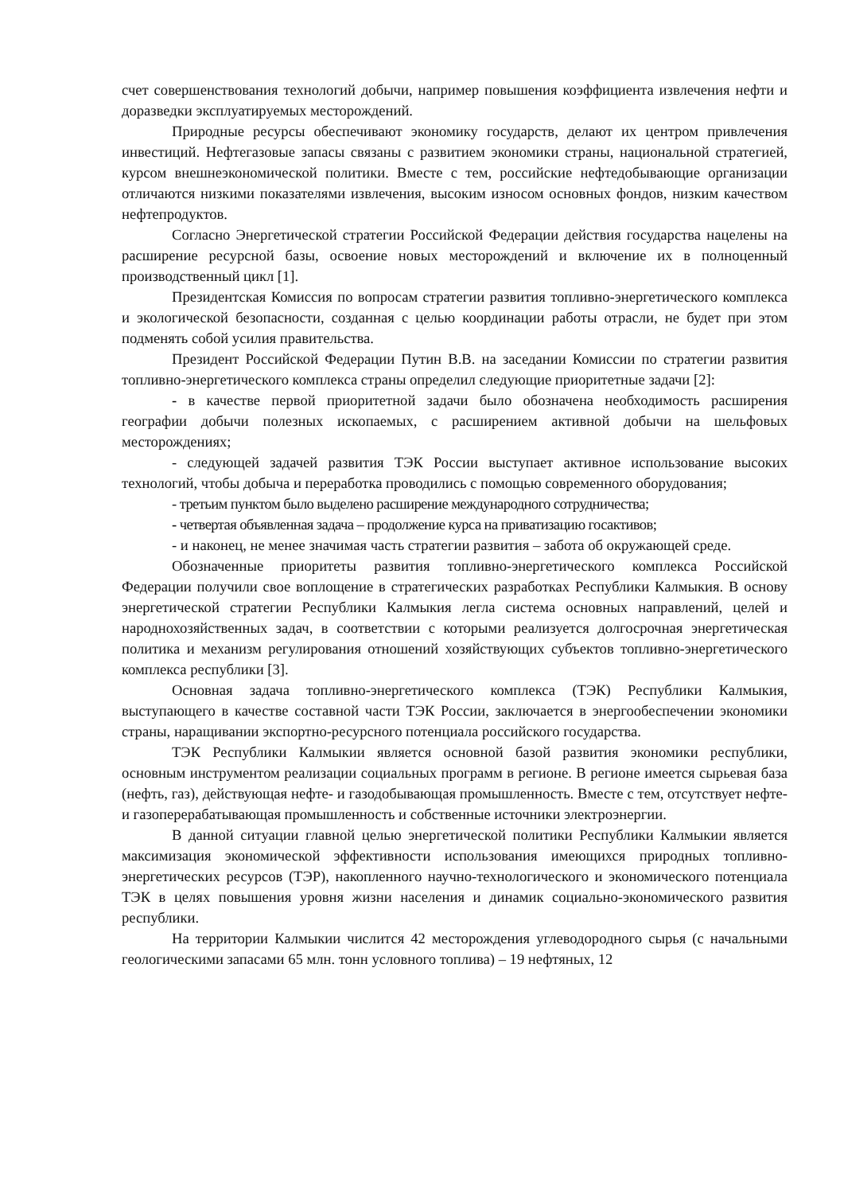счет совершенствования технологий добычи, например повышения коэффициента извлечения нефти и доразведки эксплуатируемых месторождений.
Природные ресурсы обеспечивают экономику государств, делают их центром привлечения инвестиций. Нефтегазовые запасы связаны с развитием экономики страны, национальной стратегией, курсом внешнеэкономической политики. Вместе с тем, российские нефтедобывающие организации отличаются низкими показателями извлечения, высоким износом основных фондов, низким качеством нефтепродуктов.
Согласно Энергетической стратегии Российской Федерации действия государства нацелены на расширение ресурсной базы, освоение новых месторождений и включение их в полноценный производственный цикл [1].
Президентская Комиссия по вопросам стратегии развития топливно-энергетического комплекса и экологической безопасности, созданная с целью координации работы отрасли, не будет при этом подменять собой усилия правительства.
Президент Российской Федерации Путин В.В. на заседании Комиссии по стратегии развития топливно-энергетического комплекса страны определил следующие приоритетные задачи [2]:
- в качестве первой приоритетной задачи было обозначена необходимость расширения географии добычи полезных ископаемых, с расширением активной добычи на шельфовых месторождениях;
- следующей задачей развития ТЭК России выступает активное использование высоких технологий, чтобы добыча и переработка проводились с помощью современного оборудования;
- третьим пунктом было выделено расширение международного сотрудничества;
- четвертая объявленная задача – продолжение курса на приватизацию госактивов;
- и наконец, не менее значимая часть стратегии развития – забота об окружающей среде.
Обозначенные приоритеты развития топливно-энергетического комплекса Российской Федерации получили свое воплощение в стратегических разработках Республики Калмыкия. В основу энергетической стратегии Республики Калмыкия легла система основных направлений, целей и народнохозяйственных задач, в соответствии с которыми реализуется долгосрочная энергетическая политика и механизм регулирования отношений хозяйствующих субъектов топливно-энергетического комплекса республики [3].
Основная задача топливно-энергетического комплекса (ТЭК) Республики Калмыкия, выступающего в качестве составной части ТЭК России, заключается в энергообеспечении экономики страны, наращивании экспортно-ресурсного потенциала российского государства.
ТЭК Республики Калмыкии является основной базой развития экономики республики, основным инструментом реализации социальных программ в регионе. В регионе имеется сырьевая база (нефть, газ), действующая нефте- и газодобывающая промышленность. Вместе с тем, отсутствует нефте- и газоперерабатывающая промышленность и собственные источники электроэнергии.
В данной ситуации главной целью энергетической политики Республики Калмыкии является максимизация экономической эффективности использования имеющихся природных топливно-энергетических ресурсов (ТЭР), накопленного научно-технологического и экономического потенциала ТЭК в целях повышения уровня жизни населения и динамик социально-экономического развития республики.
На территории Калмыкии числится 42 месторождения углеводородного сырья (с начальными геологическими запасами 65 млн. тонн условного топлива) – 19 нефтяных, 12